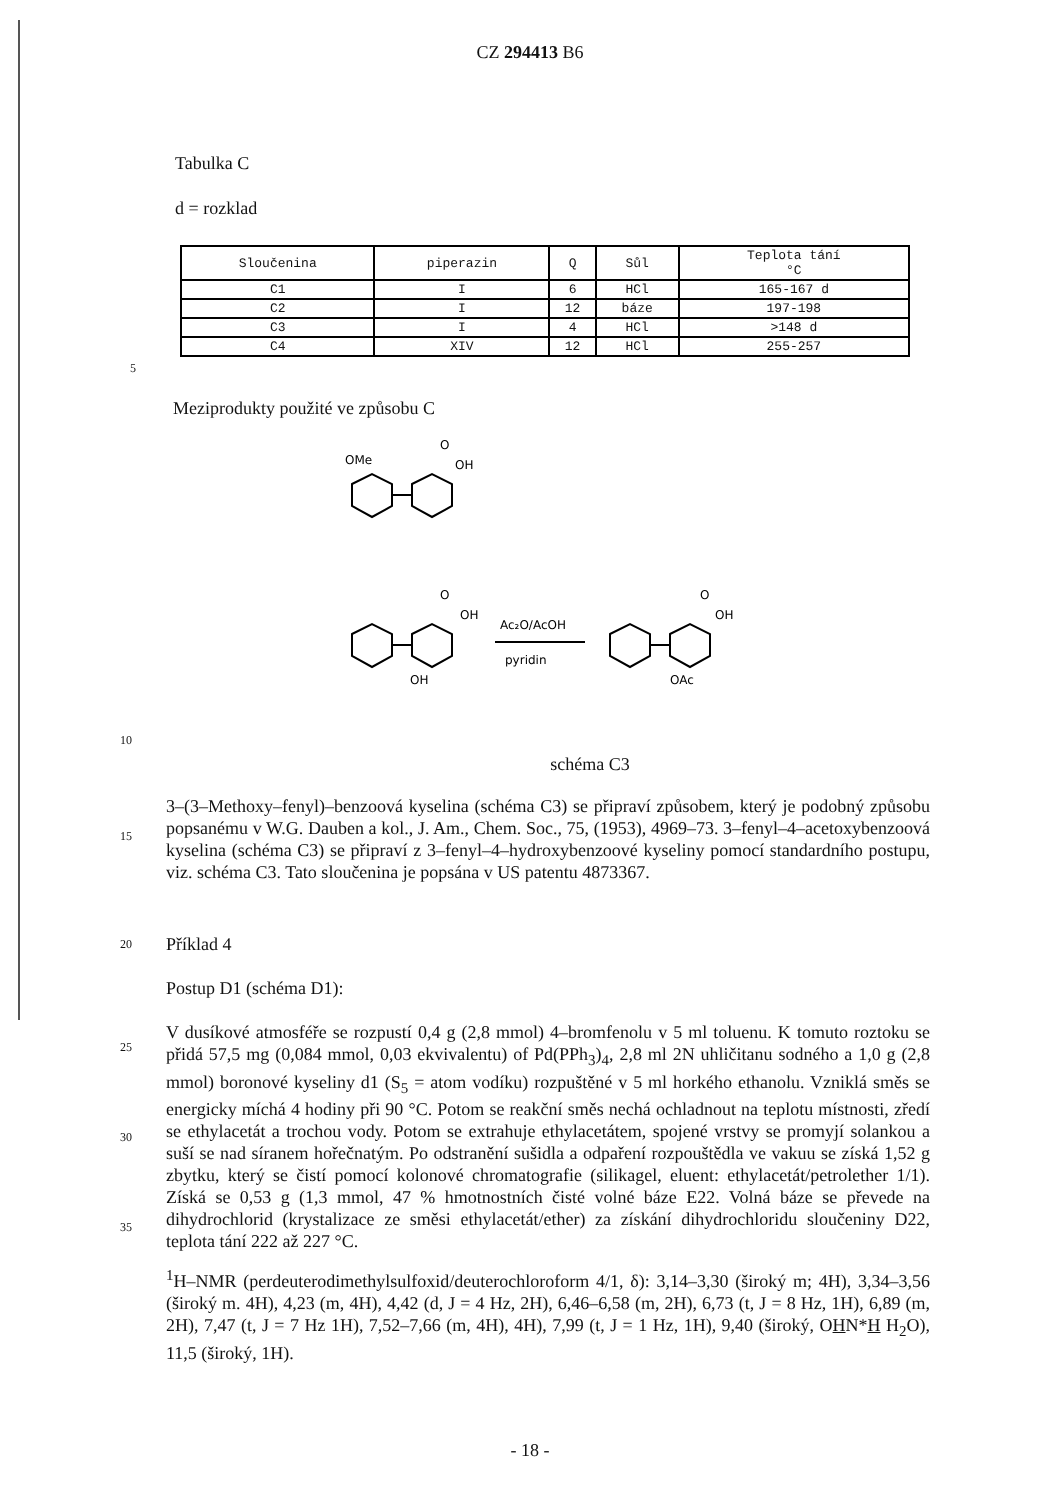CZ 294413 B6
Tabulka C
d = rozklad
| Sloučenina | piperazin | Q | Sůl | Teplota tání °C |
| --- | --- | --- | --- | --- |
| C1 | I | 6 | HCl | 165-167 d |
| C2 | I | 12 | báze | 197-198 |
| C3 | I | 4 | HCl | >148 d |
| C4 | XIV | 12 | HCl | 255-257 |
5
Meziprodukty použité ve způsobu C
OMe
O
OH
O
OH
OH
Ac₂O/AcOH
pyridin
O
OH
OAc
10
schéma C3
15
3–(3–Methoxy–fenyl)–benzoová kyselina (schéma C3) se připraví způsobem, který je podobný způsobu popsanému v W.G. Dauben a kol., J. Am., Chem. Soc., 75, (1953), 4969–73. 3–fenyl–4–acetoxybenzoová kyselina (schéma C3) se připraví z 3–fenyl–4–hydroxybenzoové kyseliny pomocí standardního postupu, viz. schéma C3. Tato sloučenina je popsána v US patentu 4873367.
20
Příklad 4
Postup D1 (schéma D1):
25
30
35
V dusíkové atmosféře se rozpustí 0,4 g (2,8 mmol) 4–bromfenolu v 5 ml toluenu. K tomuto roztoku se přidá 57,5 mg (0,084 mmol, 0,03 ekvivalentu) of Pd(PPh<sub>3</sub>)<sub>4</sub>, 2,8 ml 2N uhličitanu sodného a 1,0 g (2,8 mmol) boronové kyseliny d1 (S<sub>5</sub> = atom vodíku) rozpuštěné v 5 ml horkého ethanolu. Vzniklá směs se energicky míchá 4 hodiny při 90 °C. Potom se reakční směs nechá ochladnout na teplotu místnosti, zředí se ethylacetát a trochou vody. Potom se extrahuje ethylacetátem, spojené vrstvy se promyjí solankou a suší se nad síranem hořečnatým. Po odstranění sušidla a odpaření rozpouštědla ve vakuu se získá 1,52 g zbytku, který se čistí pomocí kolonové chromatografie (silikagel, eluent: ethylacetát/petrolether 1/1). Získá se 0,53 g (1,3 mmol, 47 % hmotnostních čisté volné báze E22. Volná báze se převede na dihydrochlorid (krystalizace ze směsi ethylacetát/ether) za získání dihydrochloridu sloučeniny D22, teplota tání 222 až 227 °C.
<sup>1</sup>H–NMR (perdeuterodimethylsulfoxid/deuterochloroform 4/1, δ): 3,14–3,30 (široký m; 4H), 3,34–3,56 (široký m. 4H), 4,23 (m, 4H), 4,42 (d, J = 4 Hz, 2H), 6,46–6,58 (m, 2H), 6,73 (t, J = 8 Hz, 1H), 6,89 (m, 2H), 7,47 (t, J = 7 Hz 1H), 7,52–7,66 (m, 4H), 4H), 7,99 (t, J = 1 Hz, 1H), 9,40 (široký, OHN*H H<sub>2</sub>O), 11,5 (široký, 1H).
- 18 -